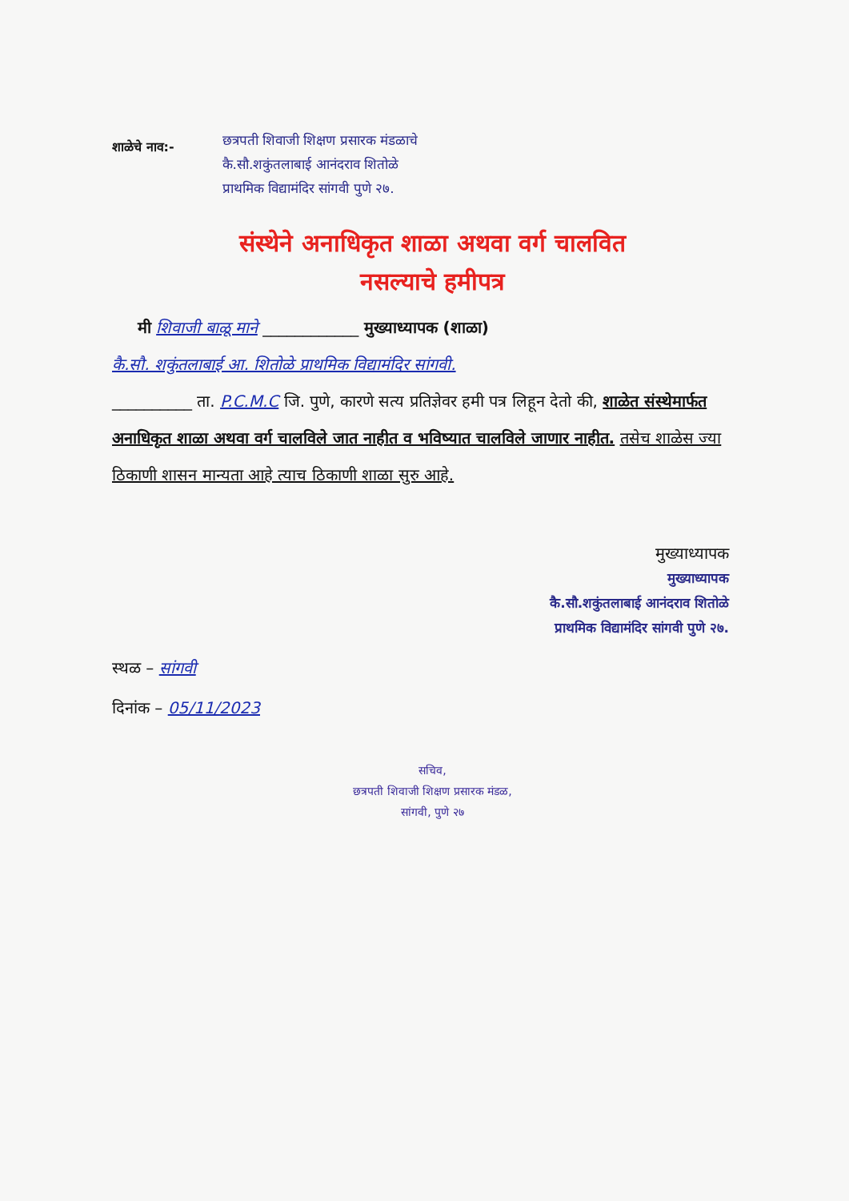शाळेचे नाव:-
छत्रपती शिवाजी शिक्षण प्रसारक मंडळाचे
कै.सौ.शकुंतलाबाई आनंदराव शितोळे
प्राथमिक विद्यामंदिर सांगवी पुणे २७.
संस्थेने अनाधिकृत शाळा अथवा वर्ग चालवित
नसल्याचे हमीपत्र
मी शिवाजी बाळू माने ____________ मुख्याध्यापक (शाळा)
कै.सौ. शकुंतलाबाई आ. शितोळे प्राथमिक विद्यामंदिर सांगवी.
__________ ता. P.C.M.C जि. पुणे, कारणे सत्य प्रतिज्ञेवर हमी पत्र लिहून देतो की, शाळेत संस्थेमार्फत अनाधिकृत शाळा अथवा वर्ग चालविले जात नाहीत व भविष्यात चालविले जाणार नाहीत. तसेच शाळेस ज्या ठिकाणी शासन मान्यता आहे त्याच ठिकाणी शाळा सुरु आहे.
मुख्याध्यापक
मुख्याध्यापक
कै.सौ.शकुंतलाबाई आनंदराव शितोळे
प्राथमिक विद्यामंदिर सांगवी पुणे २७.
स्थळ – सांगवी
दिनांक – 05/11/2023
सचिव,
छत्रपती शिवाजी शिक्षण प्रसारक मंडळ,
सांगवी, पुणे २७